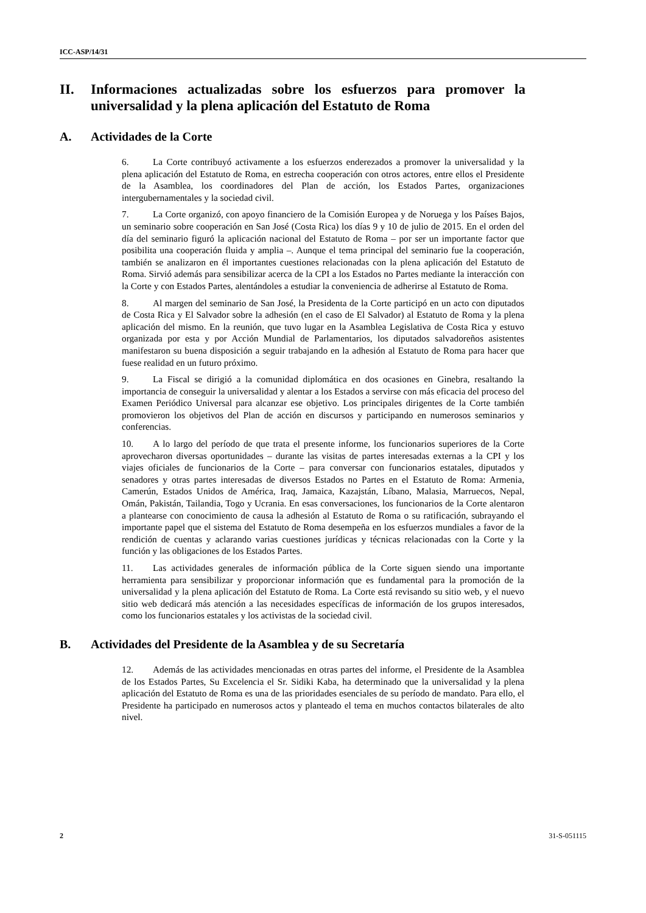ICC-ASP/14/31
II. Informaciones actualizadas sobre los esfuerzos para promover la universalidad y la plena aplicación del Estatuto de Roma
A. Actividades de la Corte
6. La Corte contribuyó activamente a los esfuerzos enderezados a promover la universalidad y la plena aplicación del Estatuto de Roma, en estrecha cooperación con otros actores, entre ellos el Presidente de la Asamblea, los coordinadores del Plan de acción, los Estados Partes, organizaciones intergubernamentales y la sociedad civil.
7. La Corte organizó, con apoyo financiero de la Comisión Europea y de Noruega y los Países Bajos, un seminario sobre cooperación en San José (Costa Rica) los días 9 y 10 de julio de 2015. En el orden del día del seminario figuró la aplicación nacional del Estatuto de Roma – por ser un importante factor que posibilita una cooperación fluida y amplia –. Aunque el tema principal del seminario fue la cooperación, también se analizaron en él importantes cuestiones relacionadas con la plena aplicación del Estatuto de Roma. Sirvió además para sensibilizar acerca de la CPI a los Estados no Partes mediante la interacción con la Corte y con Estados Partes, alentándoles a estudiar la conveniencia de adherirse al Estatuto de Roma.
8. Al margen del seminario de San José, la Presidenta de la Corte participó en un acto con diputados de Costa Rica y El Salvador sobre la adhesión (en el caso de El Salvador) al Estatuto de Roma y la plena aplicación del mismo. En la reunión, que tuvo lugar en la Asamblea Legislativa de Costa Rica y estuvo organizada por esta y por Acción Mundial de Parlamentarios, los diputados salvadoreños asistentes manifestaron su buena disposición a seguir trabajando en la adhesión al Estatuto de Roma para hacer que fuese realidad en un futuro próximo.
9. La Fiscal se dirigió a la comunidad diplomática en dos ocasiones en Ginebra, resaltando la importancia de conseguir la universalidad y alentar a los Estados a servirse con más eficacia del proceso del Examen Periódico Universal para alcanzar ese objetivo. Los principales dirigentes de la Corte también promovieron los objetivos del Plan de acción en discursos y participando en numerosos seminarios y conferencias.
10. A lo largo del período de que trata el presente informe, los funcionarios superiores de la Corte aprovecharon diversas oportunidades – durante las visitas de partes interesadas externas a la CPI y los viajes oficiales de funcionarios de la Corte – para conversar con funcionarios estatales, diputados y senadores y otras partes interesadas de diversos Estados no Partes en el Estatuto de Roma: Armenia, Camerún, Estados Unidos de América, Iraq, Jamaica, Kazajstán, Líbano, Malasia, Marruecos, Nepal, Omán, Pakistán, Tailandia, Togo y Ucrania. En esas conversaciones, los funcionarios de la Corte alentaron a plantearse con conocimiento de causa la adhesión al Estatuto de Roma o su ratificación, subrayando el importante papel que el sistema del Estatuto de Roma desempeña en los esfuerzos mundiales a favor de la rendición de cuentas y aclarando varias cuestiones jurídicas y técnicas relacionadas con la Corte y la función y las obligaciones de los Estados Partes.
11. Las actividades generales de información pública de la Corte siguen siendo una importante herramienta para sensibilizar y proporcionar información que es fundamental para la promoción de la universalidad y la plena aplicación del Estatuto de Roma. La Corte está revisando su sitio web, y el nuevo sitio web dedicará más atención a las necesidades específicas de información de los grupos interesados, como los funcionarios estatales y los activistas de la sociedad civil.
B. Actividades del Presidente de la Asamblea y de su Secretaría
12. Además de las actividades mencionadas en otras partes del informe, el Presidente de la Asamblea de los Estados Partes, Su Excelencia el Sr. Sidiki Kaba, ha determinado que la universalidad y la plena aplicación del Estatuto de Roma es una de las prioridades esenciales de su período de mandato. Para ello, el Presidente ha participado en numerosos actos y planteado el tema en muchos contactos bilaterales de alto nivel.
2 31-S-051115